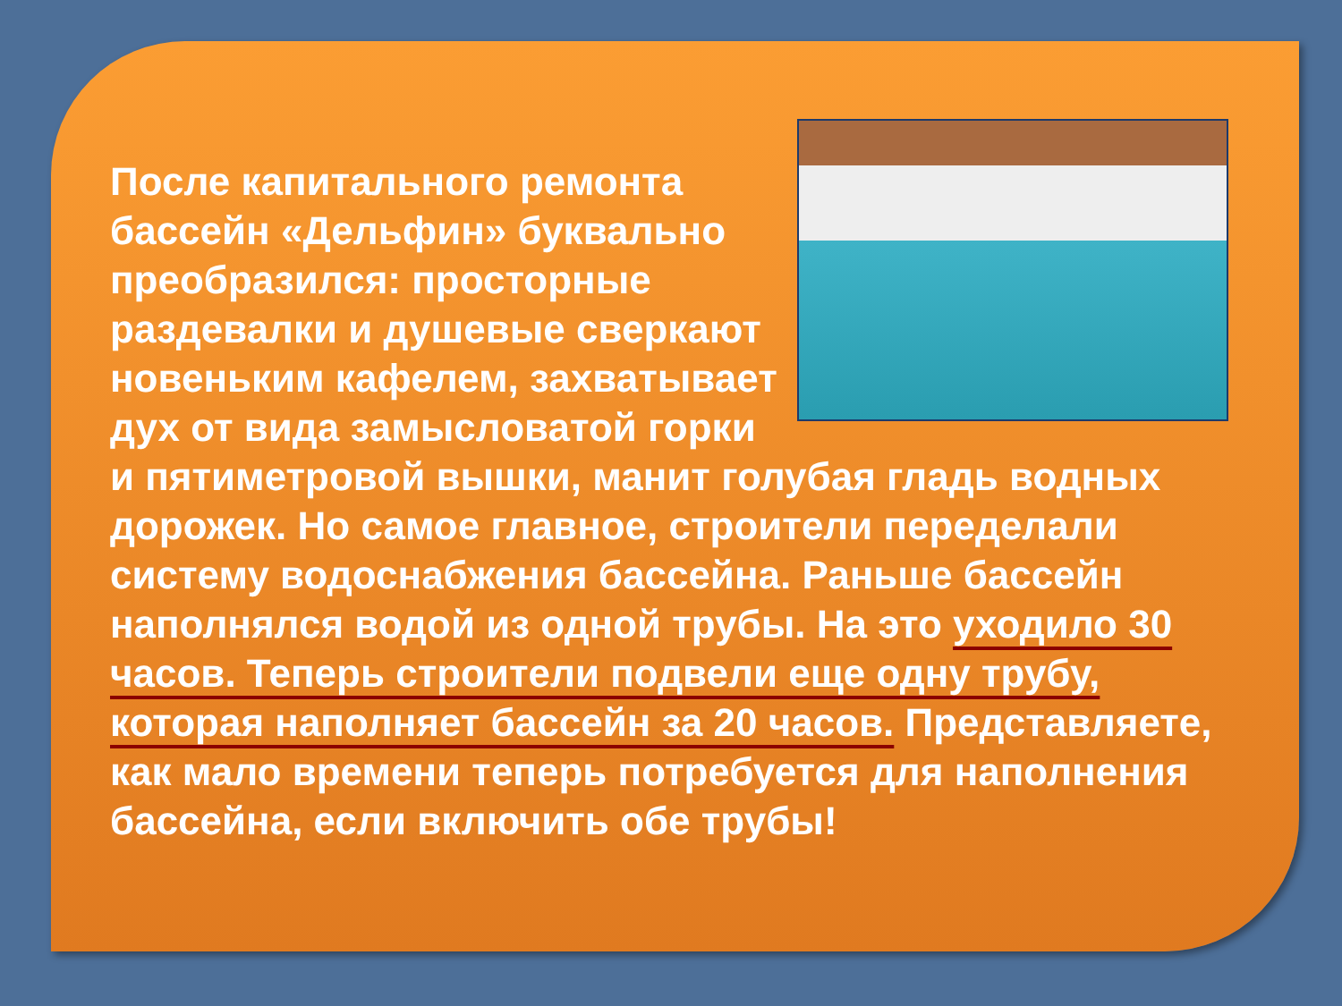После капитального ремонта бассейн «Дельфин» буквально преобразился: просторные раздевалки и душевые сверкают новеньким кафелем, захватывает дух от вида замысловатой горки и пятиметровой вышки, манит голубая гладь водных дорожек. Но самое главное, строители переделали систему водоснабжения бассейна. Раньше бассейн наполнялся водой из одной трубы. На это уходило 30 часов. Теперь строители подвели еще одну трубу, которая наполняет бассейн за 20 часов. Представляете, как мало времени теперь потребуется для наполнения бассейна, если включить обе трубы!